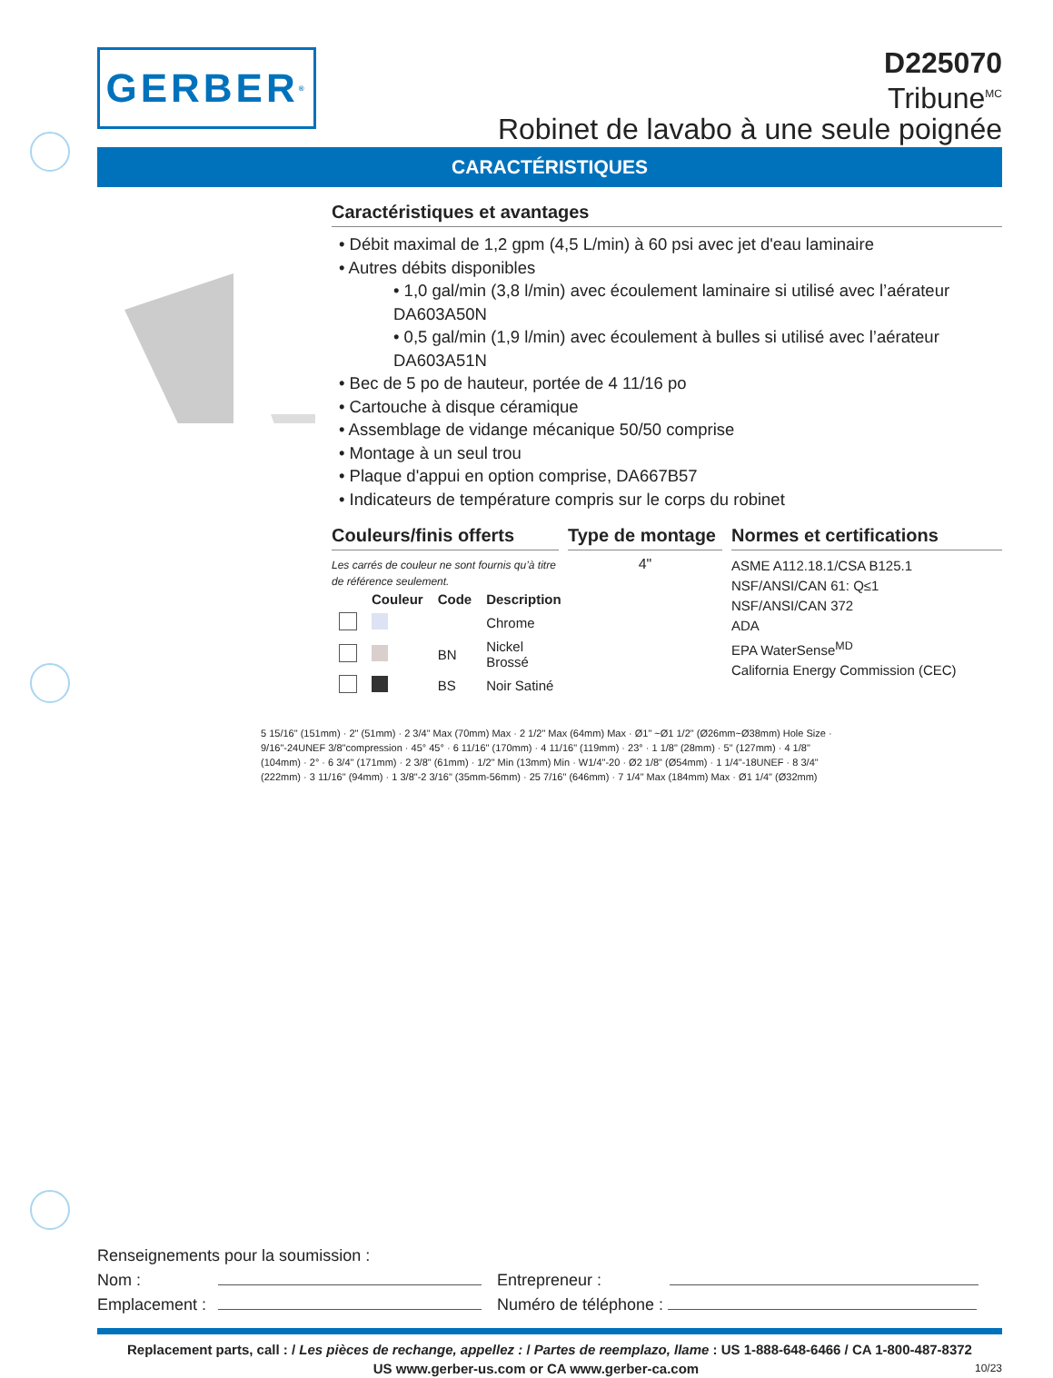GERBER<sup>®</sup>
D225070
Tribune<sup>MC</sup>
Robinet de lavabo à une seule poignée
CARACTÉRISTIQUES
Caractéristiques et avantages
• Débit maximal de 1,2 gpm (4,5 L/min) à 60 psi avec jet d'eau laminaire
• Autres débits disponibles
• 1,0 gal/min (3,8 l/min) avec écoulement laminaire si utilisé avec l’aérateur DA603A50N
• 0,5 gal/min (1,9 l/min) avec écoulement à bulles si utilisé avec l’aérateur DA603A51N
• Bec de 5 po de hauteur, portée de 4 11/16 po
• Cartouche à disque céramique
• Assemblage de vidange mécanique 50/50 comprise
• Montage à un seul trou
• Plaque d'appui en option comprise, DA667B57
• Indicateurs de température compris sur le corps du robinet
Couleurs/finis offerts
Les carrés de couleur ne sont fournis qu’à titre de référence seulement.
| | Couleur | Code | Description |
| --- | --- | --- | --- |
| | | | Chrome |
| | | BN | Nickel Brossé |
| | | BS | Noir Satiné |
Type de montage
4"
Normes et certifications
ASME A112.18.1/CSA B125.1
NSF/ANSI/CAN 61: Q≤1
NSF/ANSI/CAN 372
ADA
EPA WaterSense<sup>MD</sup>
California Energy Commission (CEC)
5 15/16" (151mm) · 2" (51mm) · 2 3/4" Max (70mm) Max · 2 1/2" Max (64mm) Max · Ø1" ~Ø1 1/2" (Ø26mm~Ø38mm) Hole Size · 9/16"-24UNEF 3/8"compression · 45° 45° · 6 11/16" (170mm) · 4 11/16" (119mm) · 23° · 1 1/8" (28mm) · 5" (127mm) · 4 1/8" (104mm) · 2° · 6 3/4" (171mm) · 2 3/8" (61mm) · 1/2" Min (13mm) Min · W1/4"-20 · Ø2 1/8" (Ø54mm) · 1 1/4"-18UNEF · 8 3/4" (222mm) · 3 11/16" (94mm) · 1 3/8"-2 3/16" (35mm-56mm) · 25 7/16" (646mm) · 7 1/4" Max (184mm) Max · Ø1 1/4" (Ø32mm)
Renseignements pour la soumission :
Nom :
Emplacement :
Entrepreneur :
Numéro de téléphone :
Replacement parts, call : / Les pièces de rechange, appellez : / Partes de reemplazo, llame : US 1-888-648-6466 / CA 1-800-487-8372
US www.gerber-us.com or CA www.gerber-ca.com 10/23